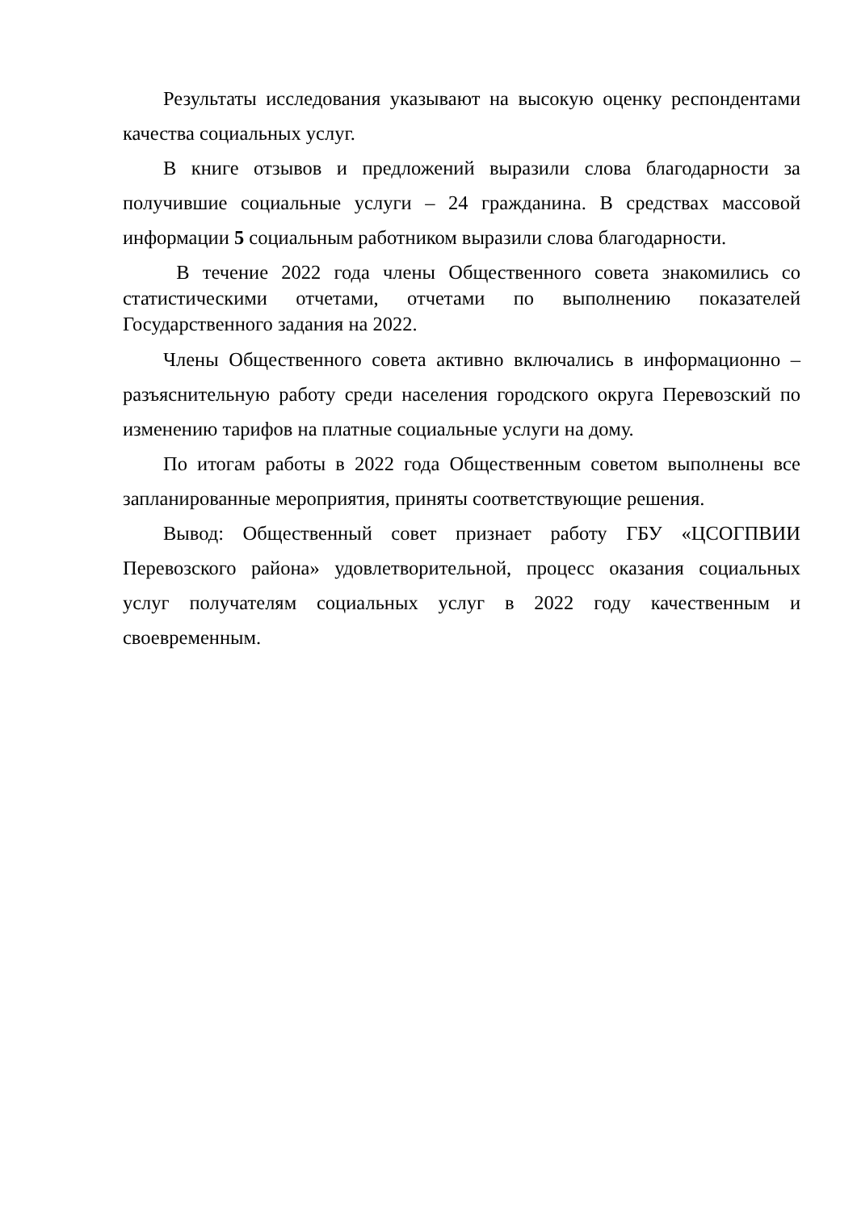Результаты исследования указывают на высокую оценку респондентами качества социальных услуг.
В книге отзывов и предложений выразили слова благодарности за получившие социальные услуги – 24 гражданина. В средствах массовой информации 5 социальным работником выразили слова благодарности.
В течение 2022 года члены Общественного совета знакомились со статистическими отчетами, отчетами по выполнению показателей Государственного задания на 2022.
Члены Общественного совета активно включались в информационно – разъяснительную работу среди населения городского округа Перевозский по изменению тарифов на платные социальные услуги на дому.
По итогам работы в 2022 года Общественным советом выполнены все запланированные мероприятия, приняты соответствующие решения.
Вывод: Общественный совет признает работу ГБУ «ЦСОГПВИИ Перевозского района» удовлетворительной, процесс оказания социальных услуг получателям социальных услуг в 2022 году качественным и своевременным.